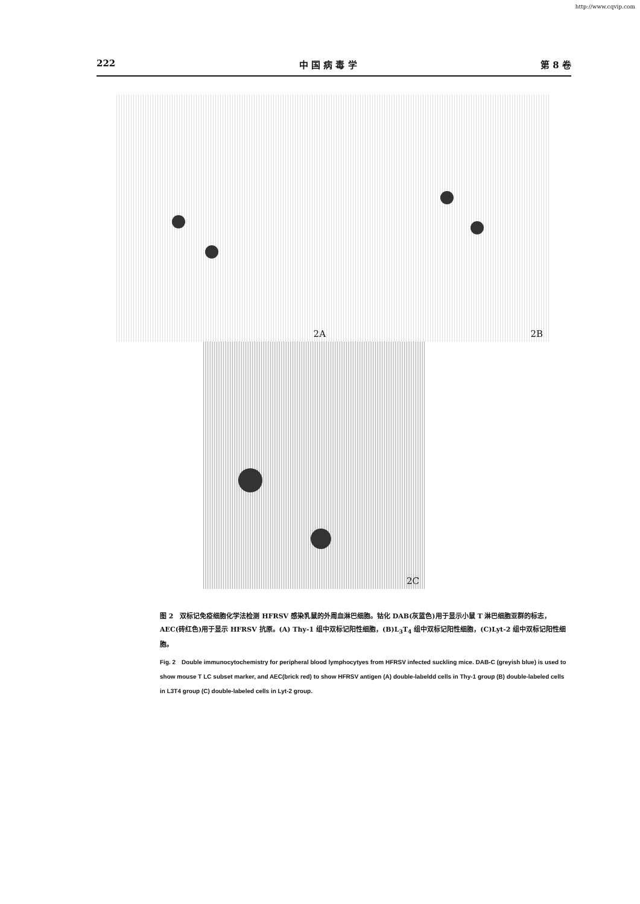http://www.cqvip.com
222 中 国 病 毒 学 第 8 卷
2A
2B
2C
图 2　双标记免疫细胞化学法检测 HFRSV 感染乳鼠的外周血淋巴细胞。钴化 DAB(灰蓝色)用于显示小鼠 T 淋巴细胞亚群的标志，AEC(砖红色)用于显示 HFRSV 抗原。(A) Thy-1 组中双标记阳性细胞，(B)L<sub>3</sub>T<sub>4</sub> 组中双标记阳性细胞，(C)Lyt-2 组中双标记阳性细胞。
Fig. 2　Double immunocytochemistry for peripheral blood lymphocytyes from HFRSV infected suckling mice. DAB-C (greyish blue) is used to show mouse T LC subset marker, and AEC(brick red) to show HFRSV antigen (A) double-labeldd cells in Thy-1 group (B) double-labeled cells in L3T4 group (C) double-labeled cells in Lyt-2 group.